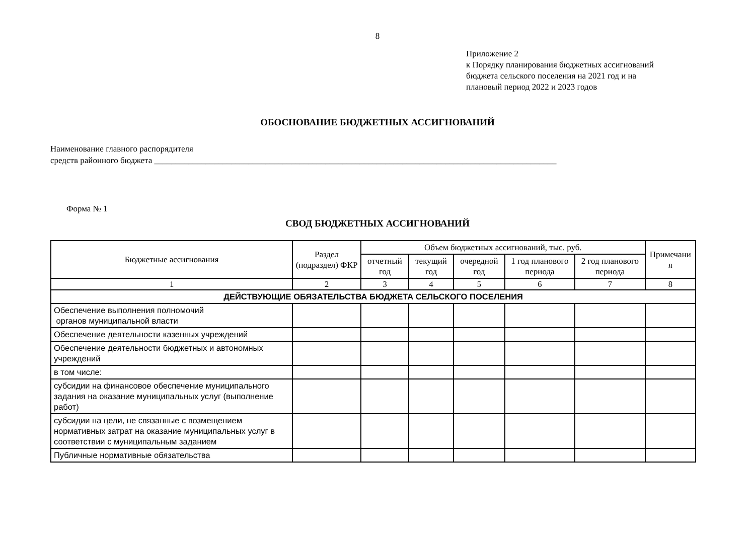8
Приложение 2
к Порядку планирования бюджетных ассигнований
бюджета сельского поселения на 2021 год и на
плановый период 2022 и 2023 годов
ОБОСНОВАНИЕ БЮДЖЕТНЫХ АССИГНОВАНИЙ
Наименование главного распорядителя
средств районного бюджета ______________________________________________________________________________________________
Форма № 1
СВОД БЮДЖЕТНЫХ АССИГНОВАНИЙ
| Бюджетные ассигнования | Раздел (подраздел) ФКР | Объем бюджетных ассигнований, тыс. руб. | | | | | Примечани я |
| --- | --- | --- | --- | --- | --- | --- | --- |
| | | отчетный год | текущий год | очередной год | 1 год планового периода | 2 год планового периода | |
| 1 | 2 | 3 | 4 | 5 | 6 | 7 | 8 |
| ДЕЙСТВУЮЩИЕ ОБЯЗАТЕЛЬСТВА БЮДЖЕТА СЕЛЬСКОГО ПОСЕЛЕНИЯ | | | | | | | |
| Обеспечение выполнения полномочий органов муниципальной власти | | | | | | | |
| Обеспечение деятельности казенных учреждений | | | | | | | |
| Обеспечение деятельности бюджетных и автономных учреждений | | | | | | | |
| в том числе: | | | | | | | |
| субсидии на финансовое обеспечение муниципального задания на оказание муниципальных услуг (выполнение работ) | | | | | | | |
| субсидии на цели, не связанные с возмещением нормативных затрат на оказание муниципальных услуг в соответствии с муниципальным заданием | | | | | | | |
| Публичные нормативные обязательства | | | | | | | |